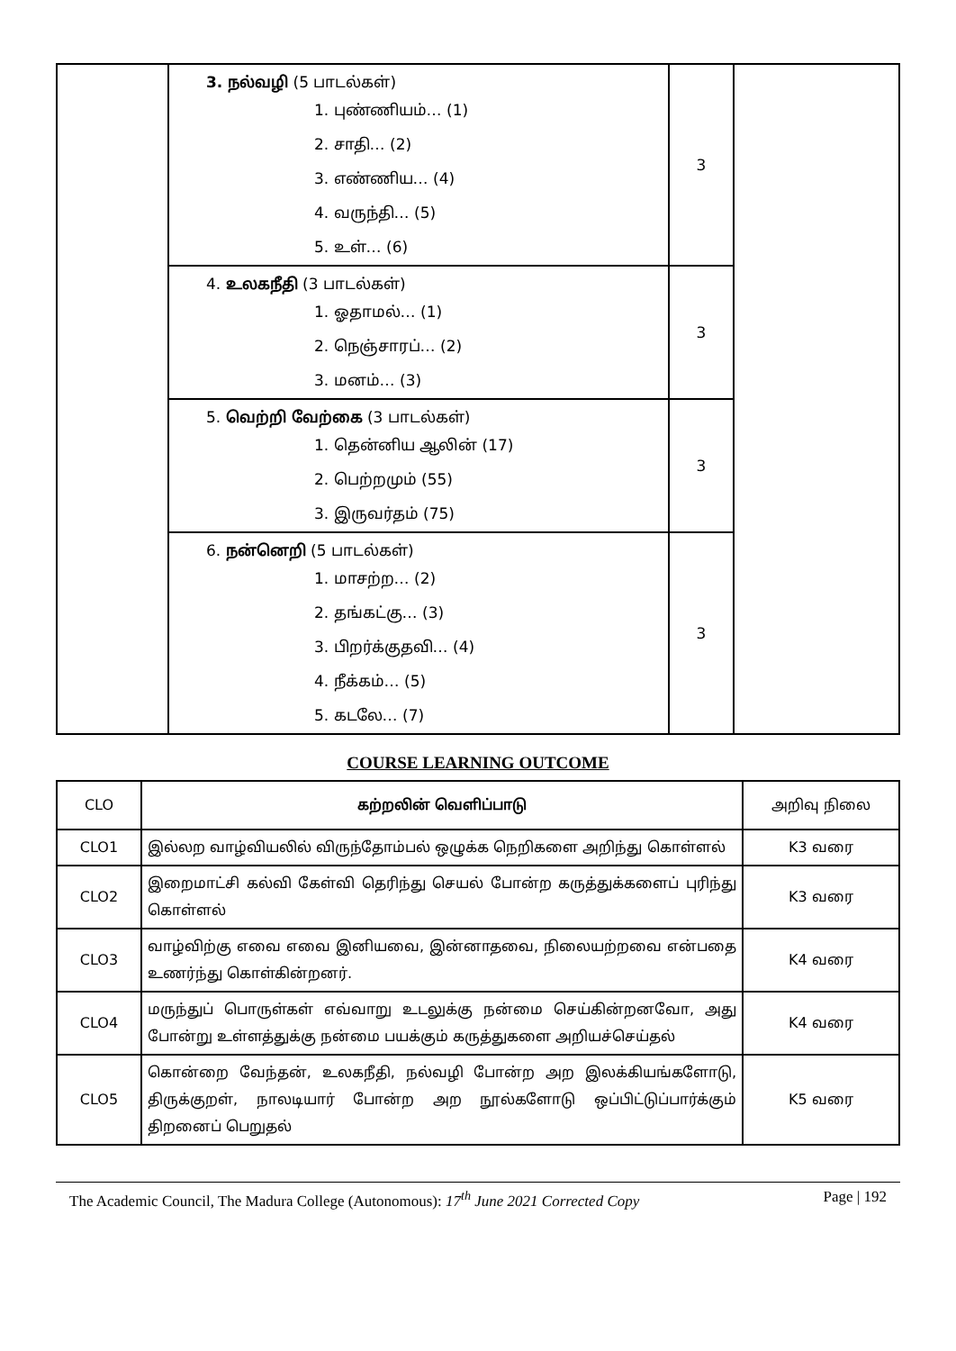| | 3. நல்வழி (5 பாடல்கள்) 1. புண்ணியம்… (1) 2. சாதி… (2) 3. எண்ணிய… (4) 4. வருந்தி… (5) 5. உள்… (6) | 3 | |
| | 4. உலகநீதி (3 பாடல்கள்) 1. ஓதாமல்… (1) 2. நெஞ்சாரப்… (2) 3. மனம்… (3) | 3 | |
| | 5. வெற்றி வேற்கை (3 பாடல்கள்) 1. தென்னிய ஆலின் (17) 2. பெற்றமும் (55) 3. இருவர்தம் (75) | 3 | |
| | 6. நன்னெறி (5 பாடல்கள்) 1. மாசற்ற… (2) 2. தங்கட்கு… (3) 3. பிறர்க்குதவி… (4) 4. நீக்கம்… (5) 5. கடலே… (7) | 3 | |
COURSE LEARNING OUTCOME
| CLO | கற்றலின் வெளிப்பாடு | அறிவு நிலை |
| --- | --- | --- |
| CLO1 | இல்லற வாழ்வியலில் விருந்தோம்பல் ஒழுக்க நெறிகளை அறிந்து கொள்ளல் | K3 வரை |
| CLO2 | இறைமாட்சி கல்வி கேள்வி தெரிந்து செயல் போன்ற கருத்துக்களைப் புரிந்து கொள்ளல் | K3 வரை |
| CLO3 | வாழ்விற்கு எவை எவை இனியவை, இன்னாதவை, நிலையற்றவை என்பதை உணர்ந்து கொள்கின்றனர். | K4 வரை |
| CLO4 | மருந்துப் பொருள்கள் எவ்வாறு உடலுக்கு நன்மை செய்கின்றனவோ, அது போன்று உள்ளத்துக்கு நன்மை பயக்கும் கருத்துகளை அறியச்செய்தல் | K4 வரை |
| CLO5 | கொன்றை வேந்தன், உலகநீதி, நல்வழி போன்ற அற இலக்கியங்களோடு, திருக்குறள், நாலடியார் போன்ற அற நூல்களோடு ஒப்பிட்டுப்பார்க்கும் திறனைப் பெறுதல் | K5 வரை |
The Academic Council, The Madura College (Autonomous): 17<sup>th</sup> June 2021 Corrected Copy Page | 192